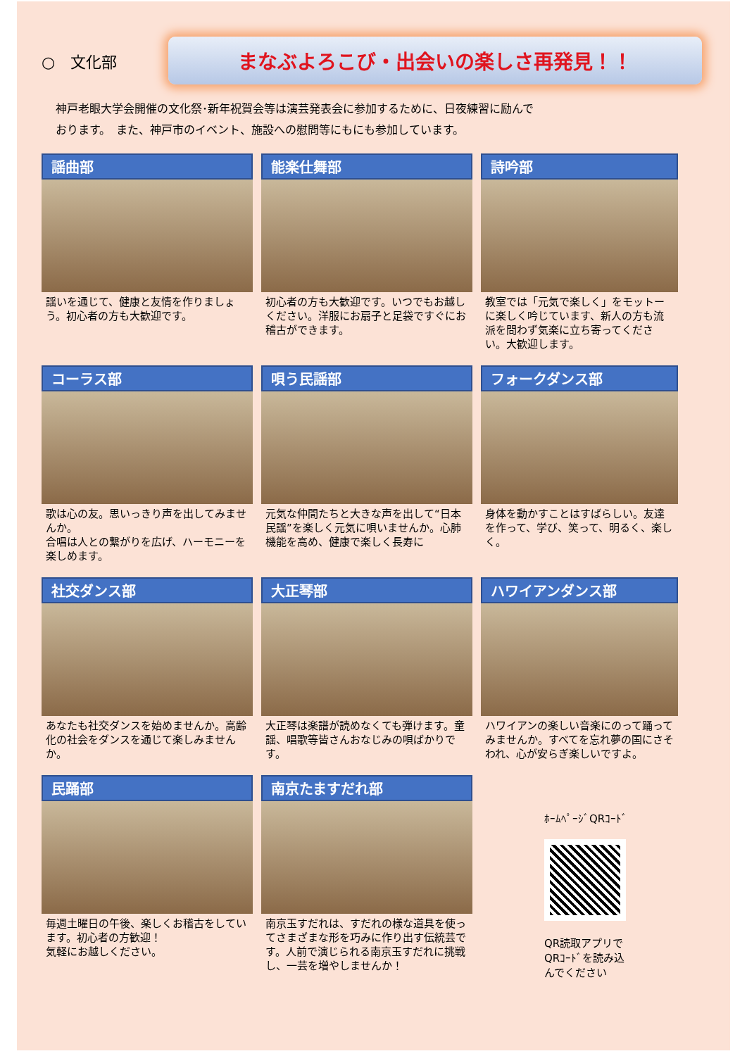○　文化部
まなぶよろこび・出会いの楽しさ再発見！！
神戸老眼大学会開催の文化祭･新年祝賀会等は演芸発表会に参加するために、日夜練習に励んで
おります。　また、神戸市のイベント、施設への慰問等にもにも参加しています。
謡曲部
謡いを通じて、健康と友情を作りましょう。初心者の方も大歓迎です。
能楽仕舞部
初心者の方も大歓迎です。いつでもお越しください。洋服にお扇子と足袋ですぐにお稽古ができます。
詩吟部
教室では「元気で楽しく」をモットーに楽しく吟じています、新人の方も流派を問わず気楽に立ち寄ってください。大歓迎します。
コーラス部
歌は心の友。思いっきり声を出してみませんか。
合唱は人との繋がりを広げ、ハーモニーを楽しめます。
唄う民謡部
元気な仲間たちと大きな声を出して“日本民謡”を楽しく元気に唄いませんか。心肺機能を高め、健康で楽しく長寿に
フォークダンス部
身体を動かすことはすばらしい。友達を作って、学び、笑って、明るく、楽しく。
社交ダンス部
あなたも社交ダンスを始めませんか。高齢化の社会をダンスを通じて楽しみませんか。
大正琴部
大正琴は楽譜が読めなくても弾けます。童謡、唱歌等皆さんおなじみの唄ばかりです。
ハワイアンダンス部
ハワイアンの楽しい音楽にのって踊ってみませんか。すべてを忘れ夢の国にさそわれ、心が安らぎ楽しいですよ。
民踊部
毎週土曜日の午後、楽しくお稽古をしています。初心者の方歓迎！
気軽にお越しください。
南京たますだれ部
南京玉すだれは、すだれの様な道具を使ってさまざまな形を巧みに作り出す伝統芸です。人前で演じられる南京玉すだれに挑戦し、一芸を増やしませんか！
ﾎｰﾑﾍﾟｰｼﾞQRｺｰﾄﾞ
QR読取アプリで
QRｺｰﾄﾞを読み込
んでください